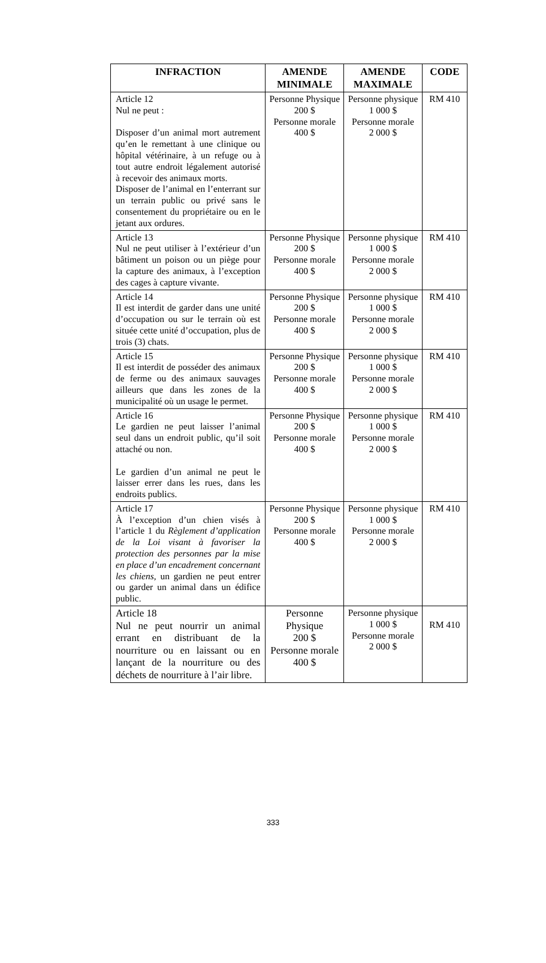| INFRACTION | AMENDE MINIMALE | AMENDE MAXIMALE | CODE |
| --- | --- | --- | --- |
| Article 12 Nul ne peut : Disposer d’un animal mort autrement qu’en le remettant à une clinique ou hôpital vétérinaire, à un refuge ou à tout autre endroit légalement autorisé à recevoir des animaux morts. Disposer de l’animal en l’enterrant sur un terrain public ou privé sans le consentement du propriétaire ou en le jetant aux ordures. | Personne Physique 200 $ Personne morale 400 $ | Personne physique 1 000 $ Personne morale 2 000 $ | RM 410 |
| Article 13 Nul ne peut utiliser à l’extérieur d’un bâtiment un poison ou un piège pour la capture des animaux, à l’exception des cages à capture vivante. | Personne Physique 200 $ Personne morale 400 $ | Personne physique 1 000 $ Personne morale 2 000 $ | RM 410 |
| Article 14 Il est interdit de garder dans une unité d’occupation ou sur le terrain où est située cette unité d’occupation, plus de trois (3) chats. | Personne Physique 200 $ Personne morale 400 $ | Personne physique 1 000 $ Personne morale 2 000 $ | RM 410 |
| Article 15 Il est interdit de posséder des animaux de ferme ou des animaux sauvages ailleurs que dans les zones de la municipalité où un usage le permet. | Personne Physique 200 $ Personne morale 400 $ | Personne physique 1 000 $ Personne morale 2 000 $ | RM 410 |
| Article 16 Le gardien ne peut laisser l’animal seul dans un endroit public, qu’il soit attaché ou non. Le gardien d’un animal ne peut le laisser errer dans les rues, dans les endroits publics. | Personne Physique 200 $ Personne morale 400 $ | Personne physique 1 000 $ Personne morale 2 000 $ | RM 410 |
| Article 17 À l’exception d’un chien visés à l’article 1 du Règlement d’application de la Loi visant à favoriser la protection des personnes par la mise en place d’un encadrement concernant les chiens , un gardien ne peut entrer ou garder un animal dans un édifice public. | Personne Physique 200 $ Personne morale 400 $ | Personne physique 1 000 $ Personne morale 2 000 $ | RM 410 |
| Article 18 Nul ne peut nourrir un animal errant en distribuant de la nourriture ou en laissant ou en lançant de la nourriture ou des déchets de nourriture à l’air libre. | Personne Physique 200 $ Personne morale 400 $ | Personne physique 1 000 $ Personne morale 2 000 $ | RM 410 |
333